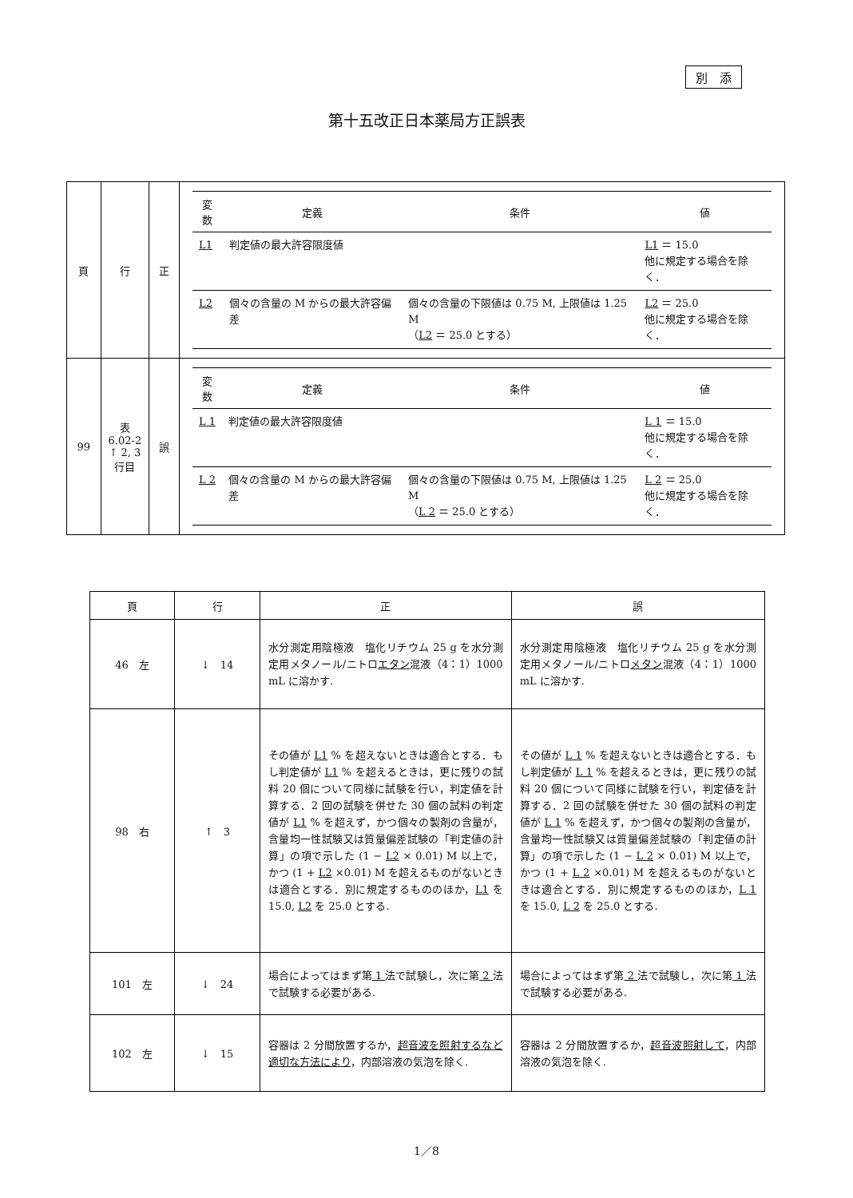別　添
第十五改正日本薬局方正誤表
| 頁 | 行 | 正 | / 変数 / 定義 / 条件 / 値 / / --- / --- / --- / --- / / L1 / 判定値の最大許容限度値 / / L1 ＝ 15.0 他に規定する場合を除く． / / L2 / 個々の含量の M からの最大許容偏差 / 個々の含量の下限値は 0.75 M, 上限値は 1.25 M （ L2 ＝ 25.0 とする） / L2 ＝ 25.0 他に規定する場合を除く． / |
| 99 | 表 6.02-2 ↑ 2, 3 行目 | 誤 | / 変数 / 定義 / 条件 / 値 / / --- / --- / --- / --- / / L 1 / 判定値の最大許容限度値 / / L 1 ＝ 15.0 他に規定する場合を除く． / / L 2 / 個々の含量の M からの最大許容偏差 / 個々の含量の下限値は 0.75 M, 上限値は 1.25 M （ L 2 ＝ 25.0 とする） / L 2 ＝ 25.0 他に規定する場合を除く． / |
| 頁 | 行 | 正 | 誤 |
| --- | --- | --- | --- |
| 46 左 | ↓ 14 | 水分測定用陰極液 塩化リチウム 25 g を水分測定用メタノール/ニトロ エタン 混液（4：1）1000 mL に溶かす. | 水分測定用陰極液 塩化リチウム 25 g を水分測定用メタノール/ニトロ メタン 混液（4：1）1000 mL に溶かす. |
| 98 右 | ↑ 3 | その値が L1 % を超えないときは適合とする．もし判定値が L1 % を超えるときは，更に残りの試料 20 個について同様に試験を行い，判定値を計算する．2 回の試験を併せた 30 個の試料の判定値が L1 % を超えず，かつ個々の製剤の含量が，含量均一性試験又は質量偏差試験の「判定値の計算」の項で示した (1 − L2 × 0.01) M 以上で，かつ (1 + L2 ×0.01) M を超えるものがないときは適合とする．別に規定するもののほか， L1 を 15.0, L2 を 25.0 とする. | その値が L 1 % を超えないときは適合とする．もし判定値が L 1 % を超えるときは，更に残りの試料 20 個について同様に試験を行い，判定値を計算する．2 回の試験を併せた 30 個の試料の判定値が L 1 % を超えず，かつ個々の製剤の含量が，含量均一性試験又は質量偏差試験の「判定値の計算」の項で示した (1 − L 2 × 0.01) M 以上で，かつ (1 + L 2 ×0.01) M を超えるものがないときは適合とする．別に規定するもののほか， L 1 を 15.0, L 2 を 25.0 とする. |
| 101 左 | ↓ 24 | 場合によってはまず第 1 法で試験し，次に第 2 法で試験する必要がある. | 場合によってはまず第 2 法で試験し，次に第 1 法で試験する必要がある. |
| 102 左 | ↓ 15 | 容器は 2 分間放置するか， 超音波を照射するなど適切な方法により ，内部溶液の気泡を除く. | 容器は 2 分間放置するか， 超音波照射して ，内部溶液の気泡を除く. |
1／8